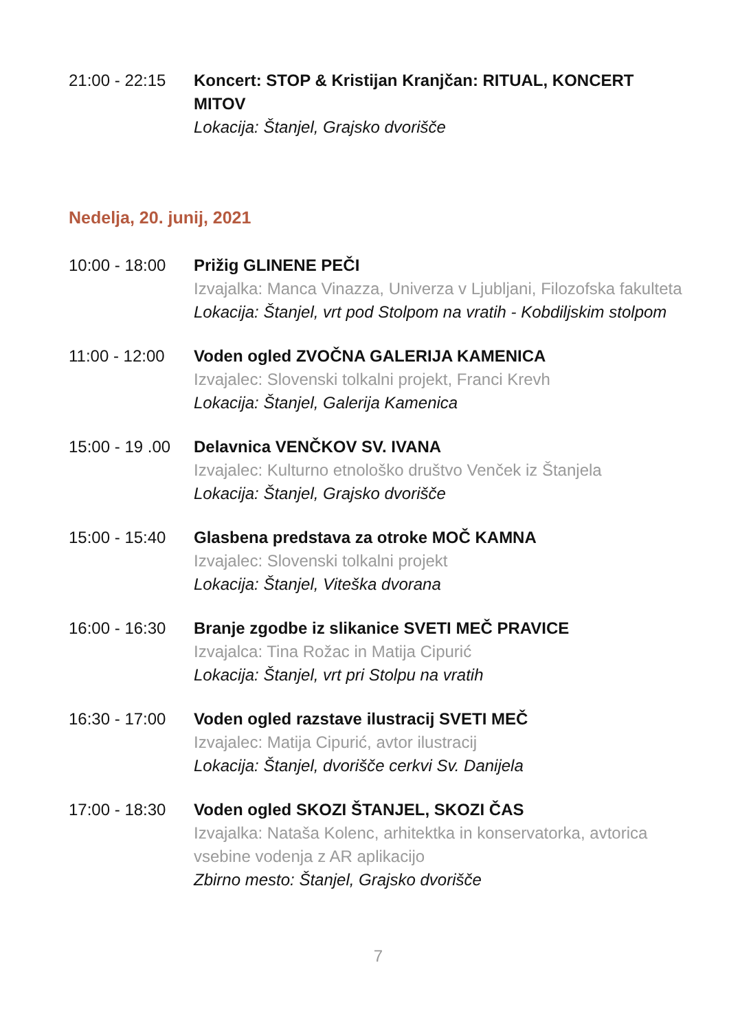21:00 - 22:15
Koncert: STOP & Kristijan Kranjčan: RITUAL, KONCERT MITOV
Lokacija: Štanjel, Grajsko dvorišče
Nedelja, 20. junij, 2021
10:00 - 18:00
Prižig GLINENE PEČI
Izvajalka: Manca Vinazza, Univerza v Ljubljani, Filozofska fakulteta
Lokacija: Štanjel, vrt pod Stolpom na vratih - Kobdiljskim stolpom
11:00 - 12:00
Voden ogled ZVOČNA GALERIJA KAMENICA
Izvajalec: Slovenski tolkalni projekt, Franci Krevh
Lokacija: Štanjel, Galerija Kamenica
15:00 - 19 .00
Delavnica VENČKOV SV. IVANA
Izvajalec: Kulturno etnološko društvo Venček iz Štanjela
Lokacija: Štanjel, Grajsko dvorišče
15:00 - 15:40
Glasbena predstava za otroke MOČ KAMNA
Izvajalec: Slovenski tolkalni projekt
Lokacija: Štanjel, Viteška dvorana
16:00 - 16:30
Branje zgodbe iz slikanice SVETI MEČ PRAVICE
Izvajalca: Tina Rožac in Matija Cipurić
Lokacija: Štanjel, vrt pri Stolpu na vratih
16:30 - 17:00
Voden ogled razstave ilustracij SVETI MEČ
Izvajalec: Matija Cipurić, avtor ilustracij
Lokacija: Štanjel, dvorišče cerkvi Sv. Danijela
17:00 - 18:30
Voden ogled SKOZI ŠTANJEL, SKOZI ČAS
Izvajalka: Nataša Kolenc, arhitektka in konservatorka, avtorica vsebine vodenja z AR aplikacijo
Zbirno mesto: Štanjel, Grajsko dvorišče
7